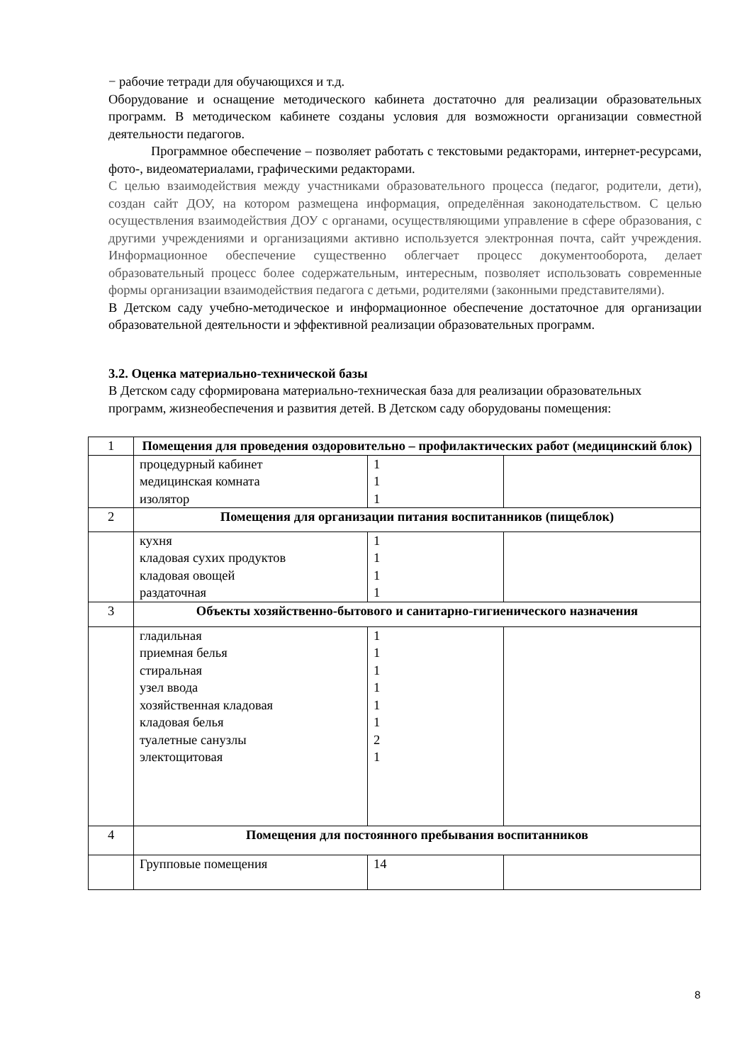− рабочие тетради для обучающихся и т.д.
Оборудование и оснащение методического кабинета достаточно для реализации образовательных программ. В методическом кабинете созданы условия для возможности организации совместной деятельности педагогов.
Программное обеспечение – позволяет работать с текстовыми редакторами, интернет-ресурсами, фото-, видеоматериалами, графическими редакторами.
С целью взаимодействия между участниками образовательного процесса (педагог, родители, дети), создан сайт ДОУ, на котором размещена информация, определённая законодательством. С целью осуществления взаимодействия ДОУ с органами, осуществляющими управление в сфере образования, с другими учреждениями и организациями активно используется электронная почта, сайт учреждения. Информационное обеспечение существенно облегчает процесс документооборота, делает образовательный процесс более содержательным, интересным, позволяет использовать современные формы организации взаимодействия педагога с детьми, родителями (законными представителями).
В Детском саду учебно-методическое и информационное обеспечение достаточное для организации образовательной деятельности и эффективной реализации образовательных программ.
3.2. Оценка материально-технической базы
В Детском саду сформирована материально-техническая база для реализации образовательных программ, жизнеобеспечения и развития детей. В Детском саду оборудованы помещения:
| 1 | Помещения для проведения оздоровительно – профилактических работ (медицинский блок) | | |
| | процедурный кабинет медицинская комната изолятор | 1 1 1 | |
| 2 | Помещения для организации питания воспитанников (пищеблок) | | |
| | кухня кладовая сухих продуктов кладовая овощей раздаточная | 1 1 1 1 | |
| 3 | Объекты хозяйственно-бытового и санитарно-гигиенического назначения | | |
| | гладильная приемная белья стиральная узел ввода хозяйственная кладовая кладовая белья туалетные санузлы электощитовая | 1 1 1 1 1 1 2 1 | |
| 4 | Помещения для постоянного пребывания воспитанников | | |
| | Групповые помещения | 14 | |
8